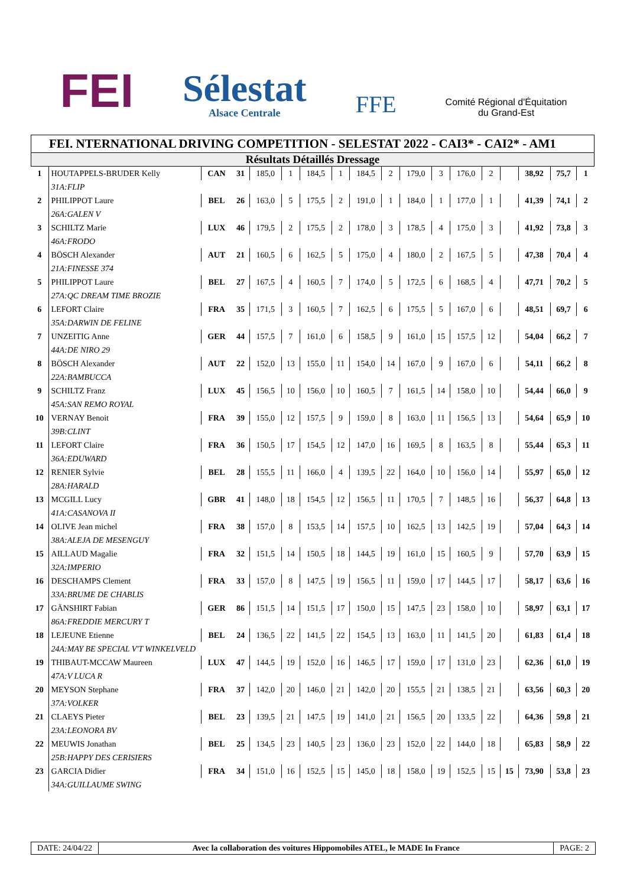FEI
Sélestat
Alsace Centrale
FFE
Comité Régional d'Équitation
du Grand-Est
FEI. NTERNATIONAL DRIVING COMPETITION - SELESTAT 2022 - CAI3* - CAI2* - AM1
Résultats Détaillés Dressage
| 1 | HOUTAPPELS-BRUDER Kelly | CAN | 31 | 185,0 | 1 | 184,5 | 1 | 184,5 | 2 | 179,0 | 3 | 176,0 | 2 | | 38,92 | 75,7 | 1 |
| | 31A:FLIP | | | | | | | | | | | | | | | | |
| 2 | PHILIPPOT Laure | BEL | 26 | 163,0 | 5 | 175,5 | 2 | 191,0 | 1 | 184,0 | 1 | 177,0 | 1 | | 41,39 | 74,1 | 2 |
| | 26A:GALEN V | | | | | | | | | | | | | | | | |
| 3 | SCHILTZ Marie | LUX | 46 | 179,5 | 2 | 175,5 | 2 | 178,0 | 3 | 178,5 | 4 | 175,0 | 3 | | 41,92 | 73,8 | 3 |
| | 46A:FRODO | | | | | | | | | | | | | | | | |
| 4 | BÖSCH Alexander | AUT | 21 | 160,5 | 6 | 162,5 | 5 | 175,0 | 4 | 180,0 | 2 | 167,5 | 5 | | 47,38 | 70,4 | 4 |
| | 21A:FINESSE 374 | | | | | | | | | | | | | | | | |
| 5 | PHILIPPOT Laure | BEL | 27 | 167,5 | 4 | 160,5 | 7 | 174,0 | 5 | 172,5 | 6 | 168,5 | 4 | | 47,71 | 70,2 | 5 |
| | 27A:QC DREAM TIME BROZIE | | | | | | | | | | | | | | | | |
| 6 | LEFORT Claire | FRA | 35 | 171,5 | 3 | 160,5 | 7 | 162,5 | 6 | 175,5 | 5 | 167,0 | 6 | | 48,51 | 69,7 | 6 |
| | 35A:DARWIN DE FELINE | | | | | | | | | | | | | | | | |
| 7 | UNZEITIG Anne | GER | 44 | 157,5 | 7 | 161,0 | 6 | 158,5 | 9 | 161,0 | 15 | 157,5 | 12 | | 54,04 | 66,2 | 7 |
| | 44A:DE NIRO 29 | | | | | | | | | | | | | | | | |
| 8 | BÖSCH Alexander | AUT | 22 | 152,0 | 13 | 155,0 | 11 | 154,0 | 14 | 167,0 | 9 | 167,0 | 6 | | 54,11 | 66,2 | 8 |
| | 22A:BAMBUCCA | | | | | | | | | | | | | | | | |
| 9 | SCHILTZ Franz | LUX | 45 | 156,5 | 10 | 156,0 | 10 | 160,5 | 7 | 161,5 | 14 | 158,0 | 10 | | 54,44 | 66,0 | 9 |
| | 45A:SAN REMO ROYAL | | | | | | | | | | | | | | | | |
| 10 | VERNAY Benoit | FRA | 39 | 155,0 | 12 | 157,5 | 9 | 159,0 | 8 | 163,0 | 11 | 156,5 | 13 | | 54,64 | 65,9 | 10 |
| | 39B:CLINT | | | | | | | | | | | | | | | | |
| 11 | LEFORT Claire | FRA | 36 | 150,5 | 17 | 154,5 | 12 | 147,0 | 16 | 169,5 | 8 | 163,5 | 8 | | 55,44 | 65,3 | 11 |
| | 36A:EDUWARD | | | | | | | | | | | | | | | | |
| 12 | RENIER Sylvie | BEL | 28 | 155,5 | 11 | 166,0 | 4 | 139,5 | 22 | 164,0 | 10 | 156,0 | 14 | | 55,97 | 65,0 | 12 |
| | 28A:HARALD | | | | | | | | | | | | | | | | |
| 13 | MCGILL Lucy | GBR | 41 | 148,0 | 18 | 154,5 | 12 | 156,5 | 11 | 170,5 | 7 | 148,5 | 16 | | 56,37 | 64,8 | 13 |
| | 41A:CASANOVA II | | | | | | | | | | | | | | | | |
| 14 | OLIVE Jean michel | FRA | 38 | 157,0 | 8 | 153,5 | 14 | 157,5 | 10 | 162,5 | 13 | 142,5 | 19 | | 57,04 | 64,3 | 14 |
| | 38A:ALEJA DE MESENGUY | | | | | | | | | | | | | | | | |
| 15 | AILLAUD Magalie | FRA | 32 | 151,5 | 14 | 150,5 | 18 | 144,5 | 19 | 161,0 | 15 | 160,5 | 9 | | 57,70 | 63,9 | 15 |
| | 32A:IMPERIO | | | | | | | | | | | | | | | | |
| 16 | DESCHAMPS Clement | FRA | 33 | 157,0 | 8 | 147,5 | 19 | 156,5 | 11 | 159,0 | 17 | 144,5 | 17 | | 58,17 | 63,6 | 16 |
| | 33A:BRUME DE CHABLIS | | | | | | | | | | | | | | | | |
| 17 | GÄNSHIRT Fabian | GER | 86 | 151,5 | 14 | 151,5 | 17 | 150,0 | 15 | 147,5 | 23 | 158,0 | 10 | | 58,97 | 63,1 | 17 |
| | 86A:FREDDIE MERCURY T | | | | | | | | | | | | | | | | |
| 18 | LEJEUNE Etienne | BEL | 24 | 136,5 | 22 | 141,5 | 22 | 154,5 | 13 | 163,0 | 11 | 141,5 | 20 | | 61,83 | 61,4 | 18 |
| | 24A:MAY BE SPECIAL V'T WINKELVELD | | | | | | | | | | | | | | | | |
| 19 | THIBAUT-MCCAW Maureen | LUX | 47 | 144,5 | 19 | 152,0 | 16 | 146,5 | 17 | 159,0 | 17 | 131,0 | 23 | | 62,36 | 61,0 | 19 |
| | 47A:V LUCA R | | | | | | | | | | | | | | | | |
| 20 | MEYSON Stephane | FRA | 37 | 142,0 | 20 | 146,0 | 21 | 142,0 | 20 | 155,5 | 21 | 138,5 | 21 | | 63,56 | 60,3 | 20 |
| | 37A:VOLKER | | | | | | | | | | | | | | | | |
| 21 | CLAEYS Pieter | BEL | 23 | 139,5 | 21 | 147,5 | 19 | 141,0 | 21 | 156,5 | 20 | 133,5 | 22 | | 64,36 | 59,8 | 21 |
| | 23A:LEONORA BV | | | | | | | | | | | | | | | | |
| 22 | MEUWIS Jonathan | BEL | 25 | 134,5 | 23 | 140,5 | 23 | 136,0 | 23 | 152,0 | 22 | 144,0 | 18 | | 65,83 | 58,9 | 22 |
| | 25B:HAPPY DES CERISIERS | | | | | | | | | | | | | | | | |
| 23 | GARCIA Didier | FRA | 34 | 151,0 | 16 | 152,5 | 15 | 145,0 | 18 | 158,0 | 19 | 152,5 | 15 | 15 | 73,90 | 53,8 | 23 |
| | 34A:GUILLAUME SWING | | | | | | | | | | | | | | | | |
DATE: 24/04/22 Avec la collaboration des voitures Hippomobiles ATEL, le MADE In France
PAGE: 2